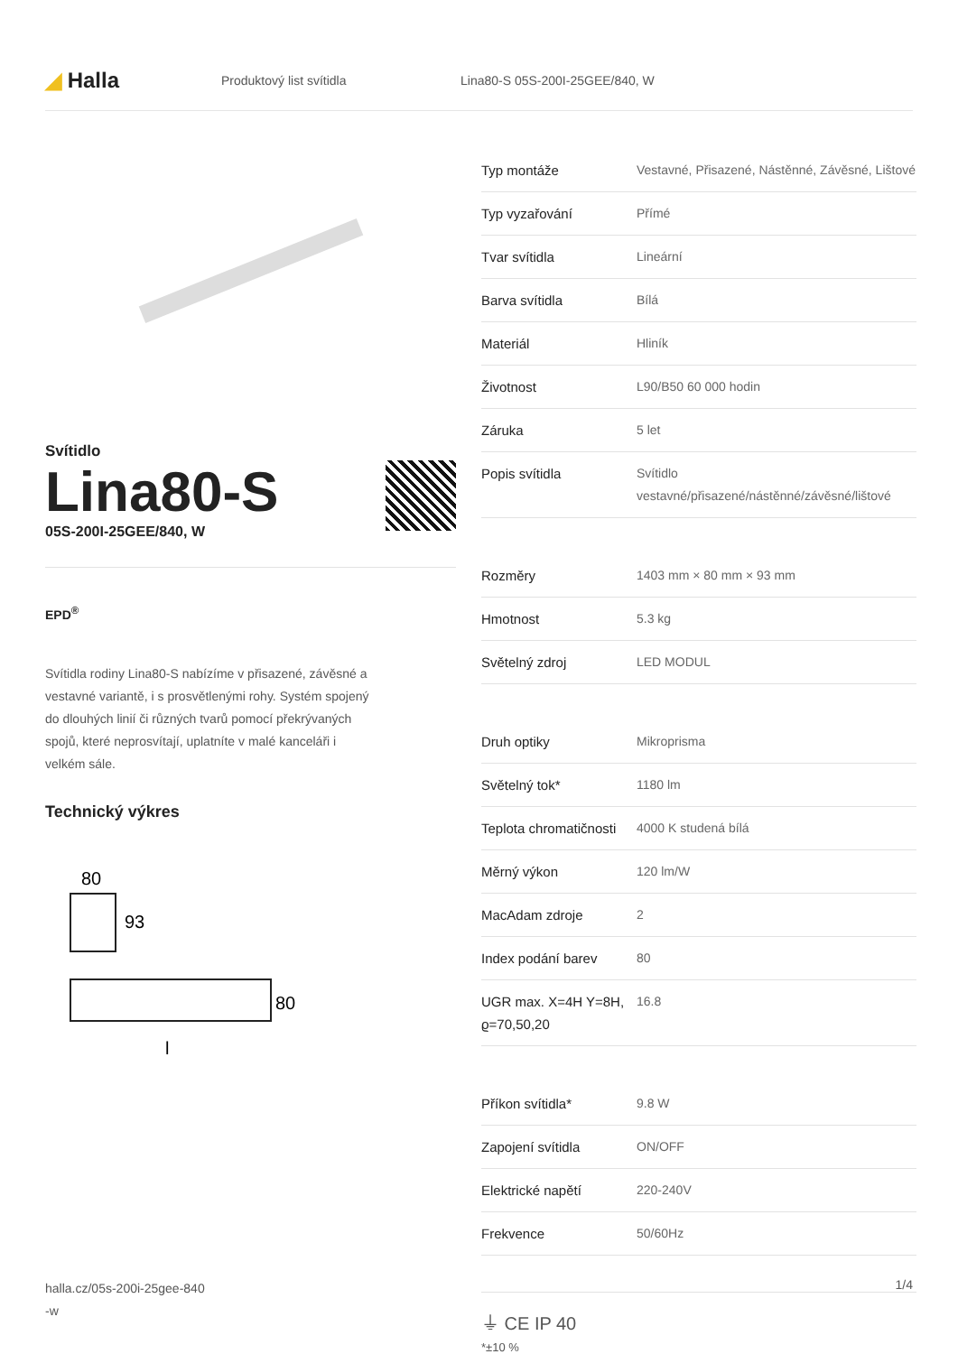◢ Halla
Produktový list svítidla Lina80-S 05S-200I-25GEE/840, W
Svítidlo
Lina80-S
05S-200I-25GEE/840, W
EPD<sup>®</sup>
Svítidla rodiny Lina80-S nabízíme v přisazené, závěsné a vestavné variantě, i s prosvětlenými rohy. Systém spojený do dlouhých linií či různých tvarů pomocí překrývaných spojů, které neprosvítají, uplatníte v malé kanceláři i velkém sále.
Technický výkres
80
93
80
l
| Typ montáže | Vestavné, Přisazené, Nástěnné, Závěsné, Lištové |
| Typ vyzařování | Přímé |
| Tvar svítidla | Lineární |
| Barva svítidla | Bílá |
| Materiál | Hliník |
| Životnost | L90/B50 60 000 hodin |
| Záruka | 5 let |
| Popis svítidla | Svítidlo vestavné/přisazené/nástěnné/závěsné/lištové |
| Rozměry | 1403 mm × 80 mm × 93 mm |
| Hmotnost | 5.3 kg |
| Světelný zdroj | LED MODUL |
| Druh optiky | Mikroprisma |
| Světelný tok* | 1180 lm |
| Teplota chromatičnosti | 4000 K studená bílá |
| Měrný výkon | 120 lm/W |
| MacAdam zdroje | 2 |
| Index podání barev | 80 |
| UGR max. X=4H Y=8H, ϱ=70,50,20 | 16.8 |
| Příkon svítidla* | 9.8 W |
| Zapojení svítidla | ON/OFF |
| Elektrické napětí | 220-240V |
| Frekvence | 50/60Hz |
⏚ CE IP 40
*±10 %
halla.cz/05s-200i-25gee-840
-w
1/4